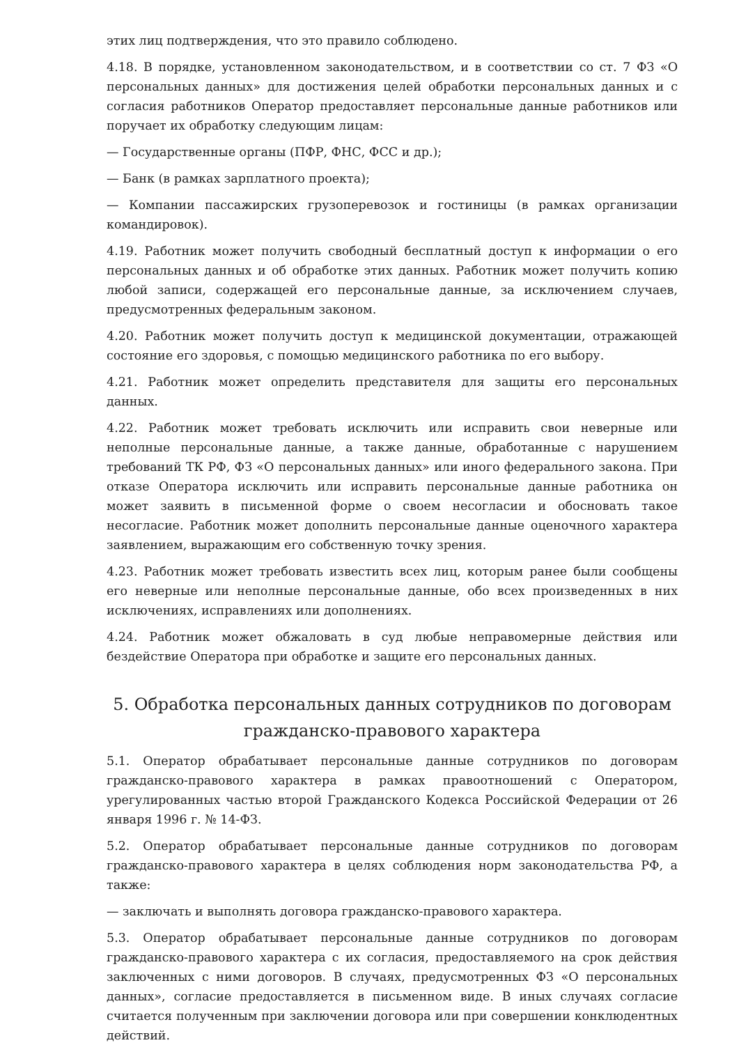этих лиц подтверждения, что это правило соблюдено.
4.18. В порядке, установленном законодательством, и в соответствии со ст. 7 ФЗ «О персональных данных» для достижения целей обработки персональных данных и с согласия работников Оператор предоставляет персональные данные работников или поручает их обработку следующим лицам:
— Государственные органы (ПФР, ФНС, ФСС и др.);
— Банк (в рамках зарплатного проекта);
— Компании пассажирских грузоперевозок и гостиницы (в рамках организации командировок).
4.19. Работник может получить свободный бесплатный доступ к информации о его персональных данных и об обработке этих данных. Работник может получить копию любой записи, содержащей его персональные данные, за исключением случаев, предусмотренных федеральным законом.
4.20. Работник может получить доступ к медицинской документации, отражающей состояние его здоровья, с помощью медицинского работника по его выбору.
4.21. Работник может определить представителя для защиты его персональных данных.
4.22. Работник может требовать исключить или исправить свои неверные или неполные персональные данные, а также данные, обработанные с нарушением требований ТК РФ, ФЗ «О персональных данных» или иного федерального закона. При отказе Оператора исключить или исправить персональные данные работника он может заявить в письменной форме о своем несогласии и обосновать такое несогласие. Работник может дополнить персональные данные оценочного характера заявлением, выражающим его собственную точку зрения.
4.23. Работник может требовать известить всех лиц, которым ранее были сообщены его неверные или неполные персональные данные, обо всех произведенных в них исключениях, исправлениях или дополнениях.
4.24. Работник может обжаловать в суд любые неправомерные действия или бездействие Оператора при обработке и защите его персональных данных.
5. Обработка персональных данных сотрудников по договорам гражданско-правового характера
5.1. Оператор обрабатывает персональные данные сотрудников по договорам гражданско-правового характера в рамках правоотношений с Оператором, урегулированных частью второй Гражданского Кодекса Российской Федерации от 26 января 1996 г. № 14-ФЗ.
5.2. Оператор обрабатывает персональные данные сотрудников по договорам гражданско-правового характера в целях соблюдения норм законодательства РФ, а также:
— заключать и выполнять договора гражданско-правового характера.
5.3. Оператор обрабатывает персональные данные сотрудников по договорам гражданско-правового характера с их согласия, предоставляемого на срок действия заключенных с ними договоров. В случаях, предусмотренных ФЗ «О персональных данных», согласие предоставляется в письменном виде. В иных случаях согласие считается полученным при заключении договора или при совершении конклюдентных действий.